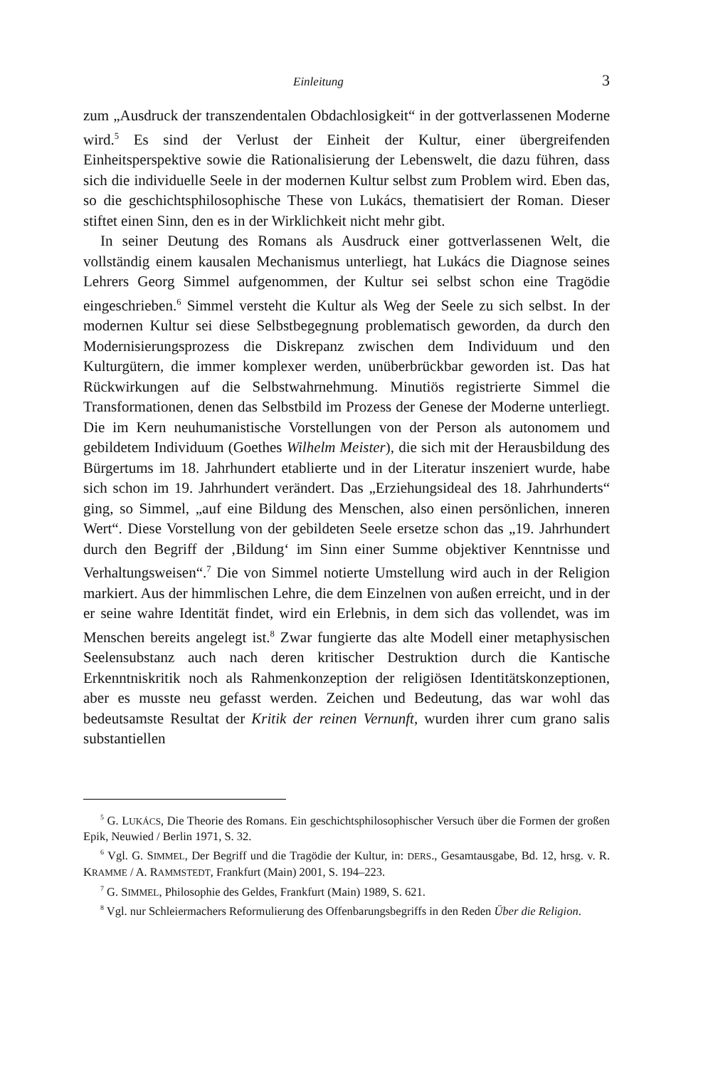Einleitung 3
zum „Ausdruck der transzendentalen Obdachlosigkeit“ in der gottverlassenen Moderne wird.<sup>5</sup> Es sind der Verlust der Einheit der Kultur, einer übergreifenden Einheitsperspektive sowie die Rationalisierung der Lebenswelt, die dazu führen, dass sich die individuelle Seele in der modernen Kultur selbst zum Problem wird. Eben das, so die geschichtsphilosophische These von Lukács, thematisiert der Roman. Dieser stiftet einen Sinn, den es in der Wirklichkeit nicht mehr gibt.
In seiner Deutung des Romans als Ausdruck einer gottverlassenen Welt, die vollständig einem kausalen Mechanismus unterliegt, hat Lukács die Diagnose seines Lehrers Georg Simmel aufgenommen, der Kultur sei selbst schon eine Tragödie eingeschrieben.<sup>6</sup> Simmel versteht die Kultur als Weg der Seele zu sich selbst. In der modernen Kultur sei diese Selbstbegegnung problematisch geworden, da durch den Modernisierungsprozess die Diskrepanz zwischen dem Individuum und den Kulturgütern, die immer komplexer werden, unüberbrückbar geworden ist. Das hat Rückwirkungen auf die Selbstwahrnehmung. Minutiös registrierte Simmel die Transformationen, denen das Selbstbild im Prozess der Genese der Moderne unterliegt. Die im Kern neuhumanistische Vorstellungen von der Person als autonomem und gebildetem Individuum (Goethes Wilhelm Meister), die sich mit der Herausbildung des Bürgertums im 18. Jahrhundert etablierte und in der Literatur inszeniert wurde, habe sich schon im 19. Jahrhundert verändert. Das „Erziehungsideal des 18. Jahrhunderts“ ging, so Simmel, „auf eine Bildung des Menschen, also einen persönlichen, inneren Wert“. Diese Vorstellung von der gebildeten Seele ersetze schon das „19. Jahrhundert durch den Begriff der ‚Bildung‘ im Sinn einer Summe objektiver Kenntnisse und Verhaltungsweisen“.<sup>7</sup> Die von Simmel notierte Umstellung wird auch in der Religion markiert. Aus der himmlischen Lehre, die dem Einzelnen von außen erreicht, und in der er seine wahre Identität findet, wird ein Erlebnis, in dem sich das vollendet, was im Menschen bereits angelegt ist.<sup>8</sup> Zwar fungierte das alte Modell einer metaphysischen Seelensubstanz auch nach deren kritischer Destruktion durch die Kantische Erkenntniskritik noch als Rahmenkonzeption der religiösen Identitätskonzeptionen, aber es musste neu gefasst werden. Zeichen und Bedeutung, das war wohl das bedeutsamste Resultat der Kritik der reinen Vernunft, wurden ihrer cum grano salis substantiellen
<sup>5</sup> G. LUKÁCS, Die Theorie des Romans. Ein geschichtsphilosophischer Versuch über die Formen der großen Epik, Neuwied / Berlin 1971, S. 32.
<sup>6</sup> Vgl. G. SIMMEL, Der Begriff und die Tragödie der Kultur, in: DERS., Gesamtausgabe, Bd. 12, hrsg. v. R. KRAMME / A. RAMMSTEDT, Frankfurt (Main) 2001, S. 194–223.
<sup>7</sup> G. SIMMEL, Philosophie des Geldes, Frankfurt (Main) 1989, S. 621.
<sup>8</sup> Vgl. nur Schleiermachers Reformulierung des Offenbarungsbegriffs in den Reden Über die Religion.